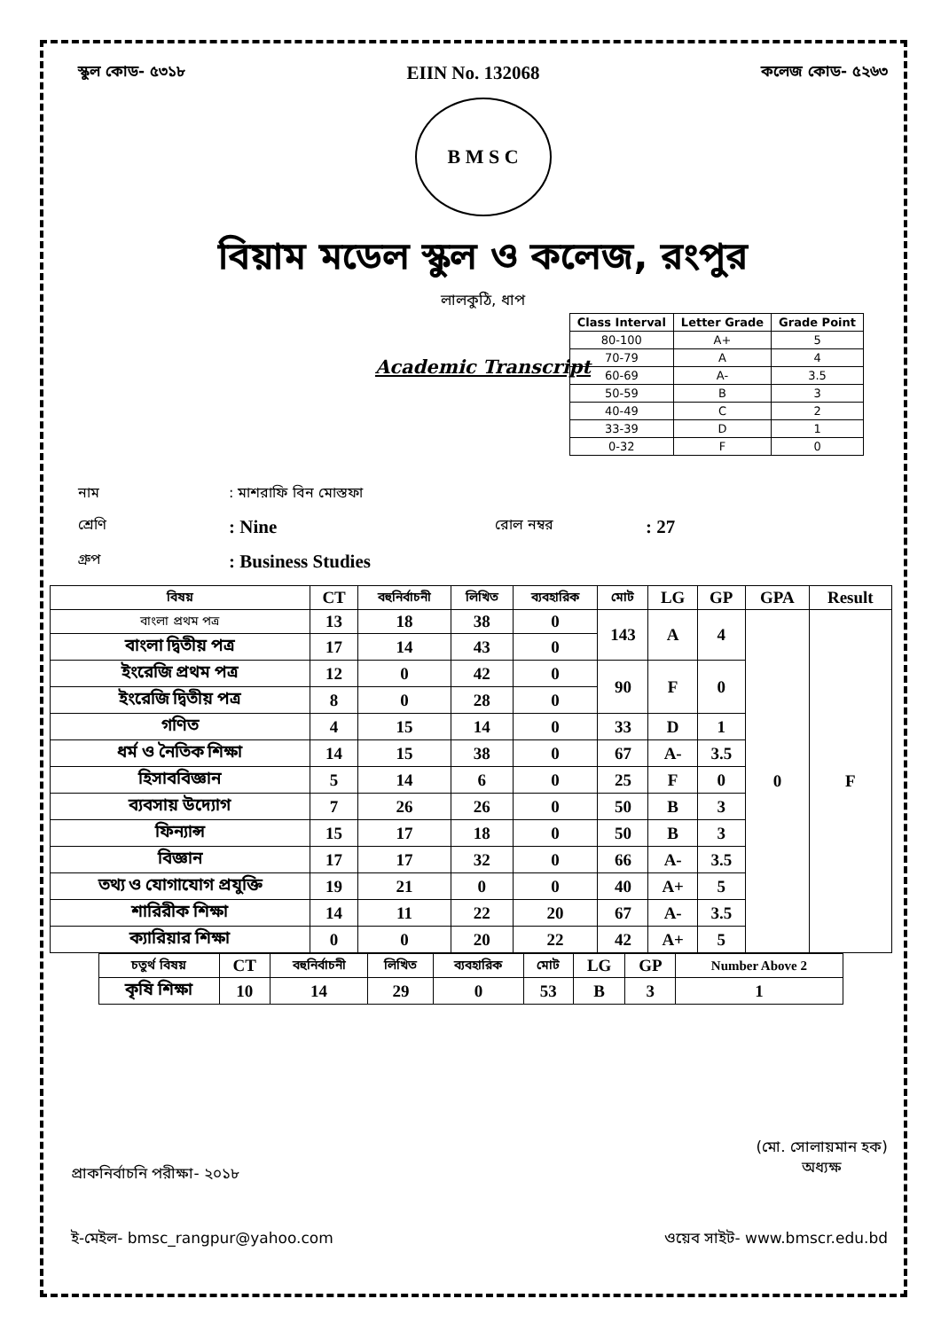স্কুল কোড- ৫৩১৮ EIIN No. 132068 কলেজ কোড- ৫২৬৩
B M S C
বিয়াম মডেল স্কুল ও কলেজ, রংপুর
লালকুঠি, ধাপ
Academic Transcript
নাম: মাশরাফি বিন মোস্তফা
শ্রেণি: Nine রোল নম্বর: 27
গ্রুপ: Business Studies
| Class Interval | Letter Grade | Grade Point |
| --- | --- | --- |
| 80-100 | A+ | 5 |
| 70-79 | A | 4 |
| 60-69 | A- | 3.5 |
| 50-59 | B | 3 |
| 40-49 | C | 2 |
| 33-39 | D | 1 |
| 0-32 | F | 0 |
| বিষয় | CT | বহুনির্বাচনী | লিখিত | ব্যবহারিক | মোট | LG | GP | GPA | Result |
| --- | --- | --- | --- | --- | --- | --- | --- | --- | --- |
| বাংলা প্রথম পত্র | 13 | 18 | 38 | 0 | 143 | A | 4 | 0 | F |
| বাংলা দ্বিতীয় পত্র | 17 | 14 | 43 | 0 | | | | | |
| ইংরেজি প্রথম পত্র | 12 | 0 | 42 | 0 | 90 | F | 0 | | |
| ইংরেজি দ্বিতীয় পত্র | 8 | 0 | 28 | 0 | | | | | |
| গণিত | 4 | 15 | 14 | 0 | 33 | D | 1 | | |
| ধর্ম ও নৈতিক শিক্ষা | 14 | 15 | 38 | 0 | 67 | A- | 3.5 | | |
| হিসাববিজ্ঞান | 5 | 14 | 6 | 0 | 25 | F | 0 | | |
| ব্যবসায় উদ্যোগ | 7 | 26 | 26 | 0 | 50 | B | 3 | | |
| ফিন্যান্স | 15 | 17 | 18 | 0 | 50 | B | 3 | | |
| বিজ্ঞান | 17 | 17 | 32 | 0 | 66 | A- | 3.5 | | |
| তথ্য ও যোগাযোগ প্রযুক্তি | 19 | 21 | 0 | 0 | 40 | A+ | 5 | | |
| শারিরীক শিক্ষা | 14 | 11 | 22 | 20 | 67 | A- | 3.5 | | |
| ক্যারিয়ার শিক্ষা | 0 | 0 | 20 | 22 | 42 | A+ | 5 | | |
| চতুর্থ বিষয় | CT | বহুনির্বাচনী | লিখিত | ব্যবহারিক | মোট | LG | GP | Number Above 2 |
| --- | --- | --- | --- | --- | --- | --- | --- | --- |
| কৃষি শিক্ষা | 10 | 14 | 29 | 0 | 53 | B | 3 | 1 |
প্রাকনির্বাচনি পরীক্ষা- ২০১৮ (মো. সোলায়মান হক)
অধ্যক্ষ
ই-মেইল- bmsc_rangpur@yahoo.com ওয়েব সাইট- www.bmscr.edu.bd